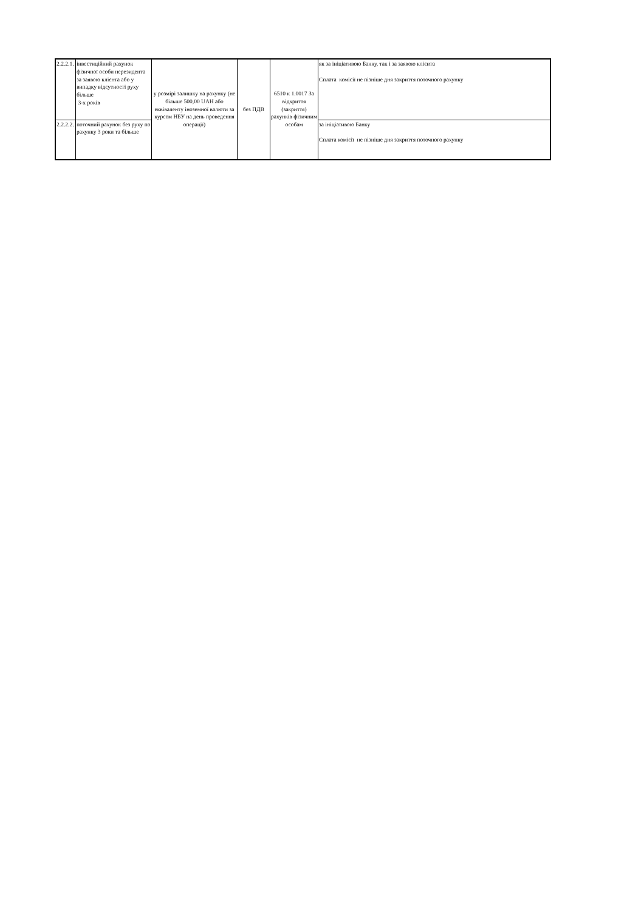| 2.2.2.1. | інвестиційний рахунок фізичної особи нерезидента за заявою клієнта або у випадку відсутності руху більше 3-х років | у розмірі залишку на рахунку (не більше 500,00 UAH або еквіваленту іноземної валюти за курсом НБУ на день проведення операції) | без ПДВ | 6510 к 1.0017 За відкриття (закриття) рахунків фізичним особам | як за ініціативою Банку, так і за заявою клієнта Сплата комісії не пізніше дня закриття поточного рахунку |
| 2.2.2.2. | поточний рахунок без руху по рахунку 3 роки та більше | | | | за ініціативою Банку Сплата комісії не пізніше дня закриття поточного рахунку |